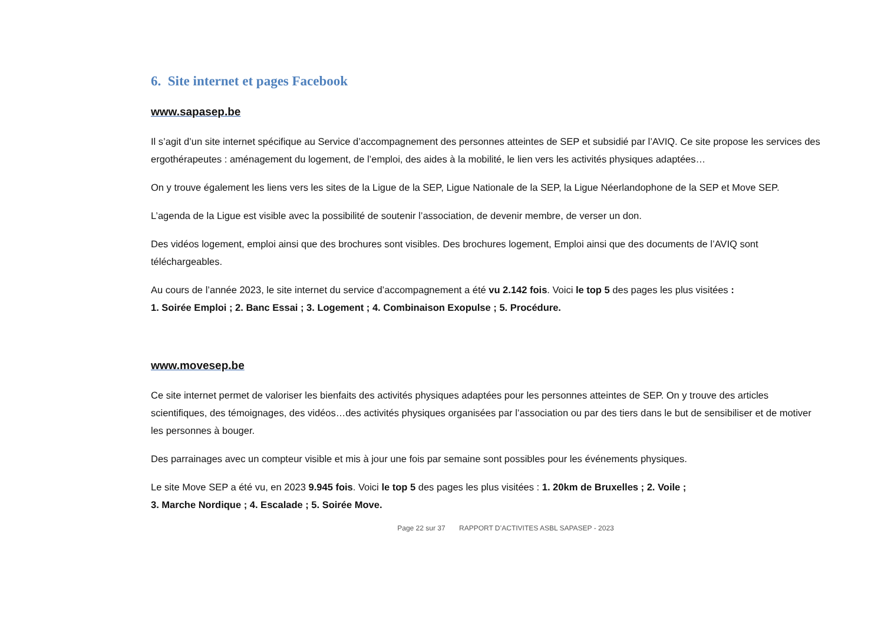6. Site internet et pages Facebook
www.sapasep.be
Il s’agit d’un site internet spécifique au Service d’accompagnement des personnes atteintes de SEP et subsidié par l’AVIQ. Ce site propose les services des ergothérapeutes : aménagement du logement, de l’emploi, des aides à la mobilité, le lien vers les activités physiques adaptées…
On y trouve également les liens vers les sites de la Ligue de la SEP, Ligue Nationale de la SEP, la Ligue Néerlandophone de la SEP et Move SEP.
L’agenda de la Ligue est visible avec la possibilité de soutenir l’association, de devenir membre, de verser un don.
Des vidéos logement, emploi ainsi que des brochures sont visibles. Des brochures logement, Emploi ainsi que des documents de l’AVIQ sont téléchargeables.
Au cours de l’année 2023, le site internet du service d’accompagnement a été vu 2.142 fois. Voici le top 5 des pages les plus visitées :
1. Soirée Emploi ; 2. Banc Essai ; 3. Logement ; 4. Combinaison Exopulse ; 5. Procédure.
www.movesep.be
Ce site internet permet de valoriser les bienfaits des activités physiques adaptées pour les personnes atteintes de SEP. On y trouve des articles scientifiques, des témoignages, des vidéos…des activités physiques organisées par l’association ou par des tiers dans le but de sensibiliser et de motiver les personnes à bouger.
Des parrainages avec un compteur visible et mis à jour une fois par semaine sont possibles pour les événements physiques.
Le site Move SEP a été vu, en 2023 9.945 fois. Voici le top 5 des pages les plus visitées : 1. 20km de Bruxelles ; 2. Voile ;
3. Marche Nordique ; 4. Escalade ; 5. Soirée Move.
Page 22 sur 37 RAPPORT D’ACTIVITES ASBL SAPASEP - 2023